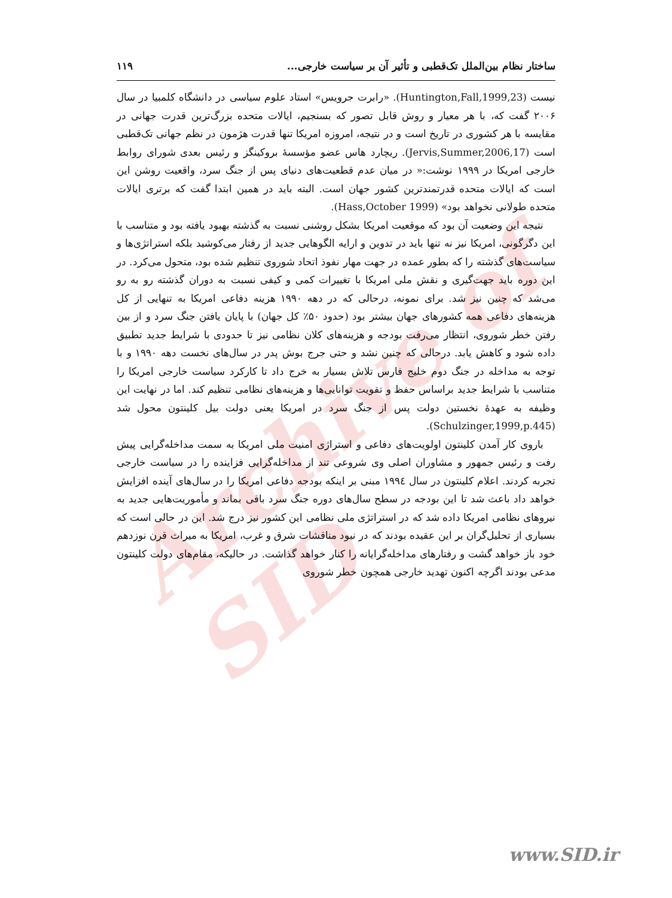Archive of SID
ساختار نظام بین‌الملل تک‌قطبی و تأثیر آن بر سیاست خارجی... ۱۱۹
نیست (Huntington,Fall,1999,23). «رابرت جرویس» استاد علوم سیاسی در دانشگاه کلمبیا در سال ۲۰۰۶ گفت که، با هر معیار و روش قابل تصور که بسنجیم، ایالات متحده بزرگ‌ترین قدرت جهانی در مقایسه با هر کشوری در تاریخ است و در نتیجه، امروزه امریکا تنها قدرت هژمون در نظم جهانی تک‌قطبی است (Jervis,Summer,2006,17). ریچارد هاس عضو مؤسسهٔ بروکینگز و رئیس بعدی شورای روابط خارجی امریکا در ۱۹۹۹ نوشت:« در میان عدم قطعیت‌های دنیای پس از جنگ سرد، واقعیت روشن این است که ایالات متحده قدرتمندترین کشور جهان است. البته باید در همین ابتدا گفت که برتری ایالات متحده طولانی نخواهد بود» (Hass,October 1999).
نتیجه این وضعیت آن بود که موقعیت امریکا بشکل روشنی نسبت به گذشته بهبود یافته بود و متناسب با این دگرگونی، امریکا نیز نه تنها باید در تدوین و ارایه الگوهایی جدید از رفتار می‌کوشید بلکه استراتژی‌ها و سیاست‌های گذشته را که بطور عمده در جهت مهار نفوذ اتحاد شوروی تنظیم شده بود، متحول می‌کرد. در این دوره باید جهت‌گیری و نقش ملی امریکا با تغییرات کمی و کیفی نسبت به دوران گذشته رو به رو می‌شد که چنین نیز شد. برای نمونه، درحالی که در دهه ۱۹۹۰ هزینه دفاعی امریکا به تنهایی از کل هزینه‌های دفاعی همه کشورهای جهان بیشتر بود (حدود ۵۰٪ کل جهان) با پایان یافتن جنگ سرد و از بین رفتن خطر شوروی، انتظار می‌رفت بودجه و هزینه‌های کلان نظامی نیز تا حدودی با شرایط جدید تطبیق داده شود و کاهش یابد. درحالی که چنین نشد و حتی جرج بوش پدر در سال‌های نخست دهه ۱۹۹۰ و با توجه به مداخله در جنگ دوم خلیج فارس تلاش بسیار به خرج داد تا کارکرد سیاست خارجی امریکا را متناسب با شرایط جدید براساس حفظ و تقویت توانایی‌ها و هزینه‌های نظامی تنظیم کند. اما در نهایت این وظیفه به عهدهٔ نخستین دولت پس از جنگ سرد در امریکا یعنی دولت بیل کلینتون محول شد (Schulzinger,1999,p.445).
باروی کار آمدن کلینتون اولویت‌های دفاعی و استراژی امنیت ملی امریکا به سمت مداخله‌گرایی پیش رفت و رئیس جمهور و مشاوران اصلی وی شروعی تند از مداخله‌گرایی فزاینده را در سیاست خارجی تجربه کردند. اعلام کلینتون در سال ۱۹۹٤ مبنی بر اینکه بودجه دفاعی امریکا را در سال‌های آینده افزایش خواهد داد باعث شد تا این بودجه در سطح سال‌های دوره جنگ سرد باقی بماند و مأموریت‌هایی جدید به نیروهای نظامی امریکا داده شد که در استراتژی ملی نظامی این کشور نیز درج شد. این در حالی است که بسیاری از تحلیل‌گران بر این عقیده بودند که در نبود مناقشات شرق و غرب، امریکا به میراث قرن نوزدهم خود باز خواهد گشت و رفتارهای مداخله‌گرایانه را کنار خواهد گذاشت. در حالیکه، مقام‌های دولت کلینتون مدعی بودند اگرچه اکنون تهدید خارجی همچون خطر شوروی
www.SID.ir